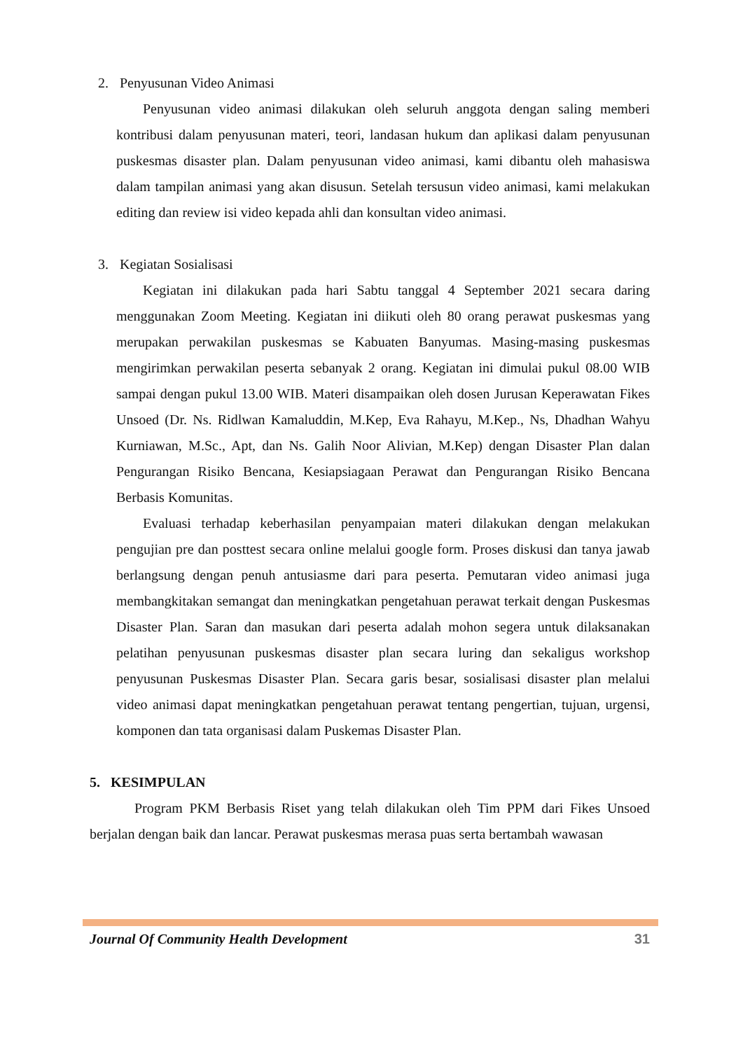2. Penyusunan Video Animasi
Penyusunan video animasi dilakukan oleh seluruh anggota dengan saling memberi kontribusi dalam penyusunan materi, teori, landasan hukum dan aplikasi dalam penyusunan puskesmas disaster plan. Dalam penyusunan video animasi, kami dibantu oleh mahasiswa dalam tampilan animasi yang akan disusun. Setelah tersusun video animasi, kami melakukan editing dan review isi video kepada ahli dan konsultan video animasi.
3. Kegiatan Sosialisasi
Kegiatan ini dilakukan pada hari Sabtu tanggal 4 September 2021 secara daring menggunakan Zoom Meeting. Kegiatan ini diikuti oleh 80 orang perawat puskesmas yang merupakan perwakilan puskesmas se Kabuaten Banyumas. Masing-masing puskesmas mengirimkan perwakilan peserta sebanyak 2 orang. Kegiatan ini dimulai pukul 08.00 WIB sampai dengan pukul 13.00 WIB. Materi disampaikan oleh dosen Jurusan Keperawatan Fikes Unsoed (Dr. Ns. Ridlwan Kamaluddin, M.Kep, Eva Rahayu, M.Kep., Ns, Dhadhan Wahyu Kurniawan, M.Sc., Apt, dan Ns. Galih Noor Alivian, M.Kep) dengan Disaster Plan dalan Pengurangan Risiko Bencana, Kesiapsiagaan Perawat dan Pengurangan Risiko Bencana Berbasis Komunitas.
Evaluasi terhadap keberhasilan penyampaian materi dilakukan dengan melakukan pengujian pre dan posttest secara online melalui google form. Proses diskusi dan tanya jawab berlangsung dengan penuh antusiasme dari para peserta. Pemutaran video animasi juga membangkitakan semangat dan meningkatkan pengetahuan perawat terkait dengan Puskesmas Disaster Plan. Saran dan masukan dari peserta adalah mohon segera untuk dilaksanakan pelatihan penyusunan puskesmas disaster plan secara luring dan sekaligus workshop penyusunan Puskesmas Disaster Plan. Secara garis besar, sosialisasi disaster plan melalui video animasi dapat meningkatkan pengetahuan perawat tentang pengertian, tujuan, urgensi, komponen dan tata organisasi dalam Puskemas Disaster Plan.
5. KESIMPULAN
Program PKM Berbasis Riset yang telah dilakukan oleh Tim PPM dari Fikes Unsoed berjalan dengan baik dan lancar. Perawat puskesmas merasa puas serta bertambah wawasan
Journal Of Community Health Development 31